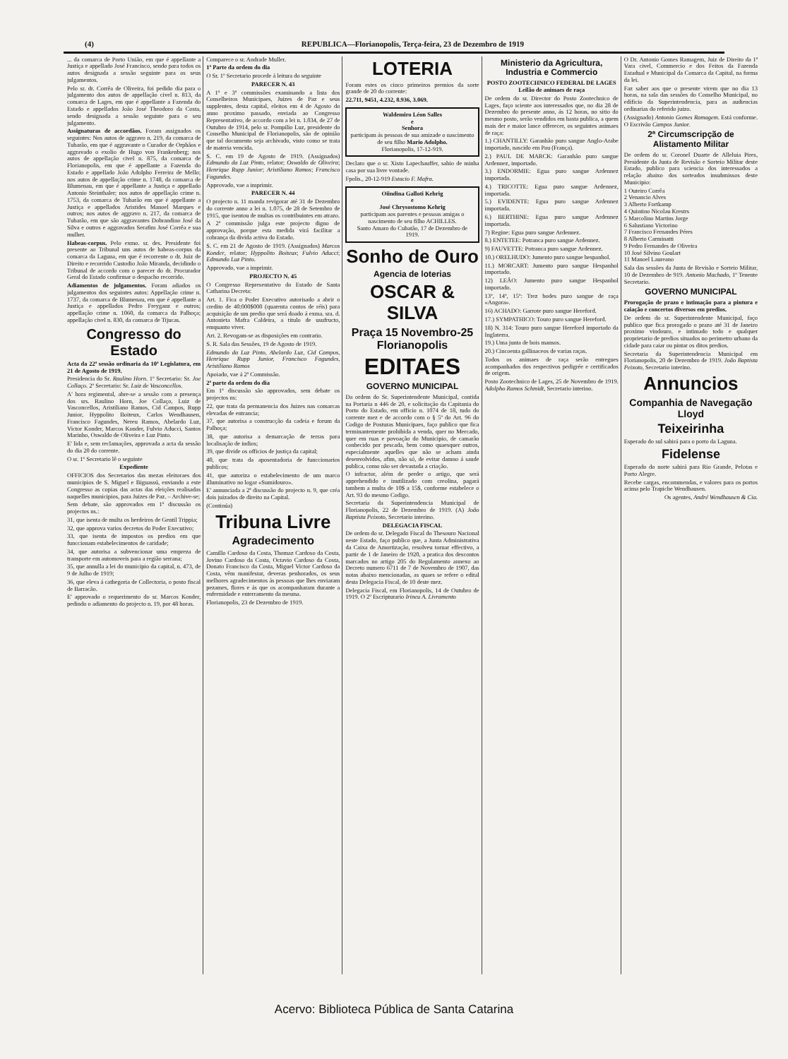(4) REPUBLICA—Florianopolis, Terça-feira, 23 de Dezembro de 1919
... da comarca de Porto União, em que é appellante a Justiça e appellado José Francisco, sendo para todos os autos designada a sessão seguinte para os seus julgamentos.
Pelo sr. dr. Corrêa de Oliveira, foi pedido dia para o julgamento dos autos de appellação civel n. 813, da comarca de Lages, em que é appellante a Fazenda do Estado e appellados João José Theodoro da Costa, sendo designada a sessão seguinte para o seu julgamento.
Assignaturas de accordãos. Foram assignados os seguintes: Nos autos de aggravo n. 219, da comarca de Tubarão, em que é aggravante o Curador de Orphãos e aggravado o exolio de Hugo von Frankenberg; nos autos de appellação civel n. 875, da comarca de Florianopolis, em que é appellante a Fazenda do Estado e appellado João Adolpho Ferreira de Mello; nos autos de appellação crime n. 1748, da comarca de Blumenau, em que é appellante a Justiça e appellado Antonio Steinthaler; nos autos de appellação crime n. 1753, da comarca de Tubarão em que é appellante a Justiça e appellados Aristides Manoel Marques e outros; nos autos de aggravo n. 217, da comarca de Tubarão, em que são aggravantes Dobrandino José da Silva e outros e aggravados Serafim José Corrêa e sua mulher.
Habeas-corpus. Pelo exmo. sr. des. Presidente foi presente ao Tribunal uns autos de habeas-corpus da comarca da Laguna, em que é recorrente o dr. Juiz de Direito e recorrido Custodio João Miranda, decidindo o Tribunal de accordo com o parecer do dr. Procurador Geral do Estado confirmar o despacho recorrido.
Adiamentos de julgamentos. Foram adiados os julgamentos dos seguintes autos: Appellação crime n. 1737, da comarca de Blumenau, em que é appellante a Justiça e appellados Pedro Freyganz e outros; appellação crime n. 1060, da comarca da Palhoça; appellação civel n. 830, da comarca de Tijucas.
Congresso do Estado
Acta da 22ª sessão ordinaria da 10ª Legislatura, em 21 de Agosto de 1919.
Presidencia do Sr. Raulino Horn. 1º Secretario: Sr. Joe Collaço. 2º Secretario: Sr. Luiz de Vasconcellos.
A' hora regimental, abre-se a sessão com a presença dos srs. Raulino Horn, Joe Collaço, Luiz de Vasconcellos, Aristiliano Ramos, Cid Campos, Rupp Junior, Hyppolito Boiteux, Carlos Wendhausen, Francisco Fagundes, Nereu Ramos, Abelardo Luz, Victor Konder, Marcos Konder, Fulvio Aducci, Santos Marinho, Oswaldo de Oliveira e Luz Pinto.
E' lida e, sem reclamações, approvada a acta da sessão do dia 20 do corrente.
O sr. 1º Secretario lê o seguinte
Expediente
OFFICIOS dos Secretarios das mezas eleitoraes dos municipios de S. Miguel e Biguassú, enviando a este Congresso as copias das actas das eleições realisadas naquelles municipios, para Juizes de Paz. – Archive-se;
Sem debate, são approvados em 1ª discussão os projectos ns.:
31, que isenta de multa os herdeiros de Gentil Trippia;
32, que approva varios decretos do Poder Executivo;
33, que isenta de impostos os predios em que funccionam estabelecimentos de caridade;
34, que autorisa a subvencionar uma empreza de transporte em automoveis para a região serrana;
35, que annulla a lei do municipio da capital, n. 473, de 9 de Julho de 1919;
36, que eleva á cathegoria de Collectoria, o posto fiscal de Barracão.
E' approvado o requerimento do sr. Marcos Konder, pedindo o adiamento do projecto n. 19, por 48 horas.
Comparece o sr. Andrade Muller.
1ª Parte da ordem do dia
O Sr. 1º Secretario procede á leitura do seguinte
PARECER N. 43
A 1ª e 3ª commissões examinando a lista dos Conselheiros Municipaes, Juizes de Paz e seus supplentes, desta capital, eleitos em 4 de Agosto do anno proximo passado, enviada ao Congresso Representativo, de accordo com a lei n. 1.034, de 27 de Outubro de 1914, pelo sr. Pompilio Luz, presidente do Conselho Municipal de Florianopolis, são de opinião que tal documento seja archivado, visto como se trata de materia vencida.
S. C. em 19 de Agosto de 1919. (Assignados) Edmundo da Luz Pinto, relator; Oswaldo de Oliveira; Henrique Rupp Junior; Aristiliano Ramos; Francisco Fagundes.
Approvado, vae a imprimir.
PARECER N. 44
O projecto n. 11 manda revigorar até 31 de Dezembro do corrente anno a lei n. 1.075, de 28 de Setembro de 1915, que isentou de multas os contribuintes em atrazo.
A 2ª commissão julga este projecto digno de approvação, porque esta medida virá facilitar a cobrança da divida activa do Estado.
S. C. em 21 de Agosto de 1919. (Assignados) Marcos Konder, relator; Hyppolito Boiteux; Fulvio Aducci; Edmundo Luz Pinto.
Approvado, vae a imprimir.
PROJECTO N. 45
O Congresso Representativo do Estado de Santa Catharina Decreta:
Art. 1. Fica o Poder Executivo autorisado a abrir o credito de 40:000$000 (quarenta contos de réis) para acquisição de um predio que será doado á exma. sra. d. Antonieta Mafra Caldeira, a titulo de usufructo, emquanto viver.
Art. 2. Revogam-se as disposições em contrario.
S. R. Sala das Sessões, 19 de Agosto de 1919.
Edmundo da Luz Pinto, Abelardo Luz, Cid Campos, Henrique Rupp Junior, Francisco Fagundes, Aristiliano Ramos
Apoiado, vae á 2ª Commissão.
2ª parte da ordem do dia
Em 1ª discussão são approvados, sem debate os projectos ns:
22, que trata da permanencia dos Juizes nas comarcas elevadas de entrancia;
37, que autorisa a construcção da cadeia e forum da Palhoça;
38, que autorisa a demarcação de terras para localisação de indios;
39, que divide os officios de justiça da capital;
40, que trata da aposentadoria de funccionarios publicos;
41, que autoriza o estabelecimento de um marco illuminativo no logar «Sumidouro».
E' annunciada a 2ª discussão do projecto n. 9, que créa dois juizados de direito na Capital.
(Continúa)
Tribuna Livre
Agradecimento
Camillo Cardoso da Costa, Thomaz Cardoso da Costa, Jovino Cardoso da Costa, Octavio Cardoso da Costa, Donato Francisco da Costa, Miguel Victor Cardoso da Costa, vêm manifestar, deveras penhorados, os seus melhores agradecimentos ás pessoas que lhes enviaram pezames, flores e ás que os acompanharam durante a enfermidade e enterramento da mesma.
Florianopolis, 23 de Dezembro de 1919.
LOTERIA
Foram estes os cinco primeiros premios da sorte grande de 20 do corrente:
22.711, 9451, 4.232, 8.936, 3.069.
Waldemiro Léon Salles
e
Senhora
participam ás pessoas de sua amizade o nascimento de seu filho Mario Adolpho.
Florianopolis, 17-12-919.
Declaro que o sr. Xisto Lapechauffer, sahio de minha casa por sua livre vontade.
Fpolis., 20-12-919 Estacio F. Mafra.
Oiindina Galloti Kehrig
e
José Chrysostomo Kehrig
participam aos parentes e pessoas amigas o nascimento de seu filho ACHILLES.
Santo Amaro do Cubatão, 17 de Dezembro de 1919.
Sonho de Ouro
Agencia de loterias
OSCAR & SILVA
Praça 15 Novembro-25
Florianopolis
EDITAES
GOVERNO MUNICIPAL
Da ordem do Sr. Superintendente Municipal, contida na Portaria n 446 de 20, e solicitação da Capitania do Porto do Estado, em officio n. 1074 de 18, tudo do corrente mez e de accordo com o § 5º do Art. 96 do Codigo de Posturas Municipaes, faço publico que fica terminantemente prohibida a venda, quer no Mercado, quer em ruas e povoação do Municipio, de camarão conhecido por pescada, bem como quaesquer outros, especialmente aquelles que não se acham ainda desenvolvidos, afim, não só, de evitar damno á saude publica, como não ser devastada a criação.
O infractor, além de perder o artigo, que será apprehendido e inutilizado com creolina, pagará tambem a multa de 10$ a 15$, conforme estabelece o Art. 93 do mesmo Codigo.
Secretaria da Superintendencia Municipal de Florianopolis, 22 de Dezembro de 1919. (A) João Baptista Peixoto, Secretario interino.
DELEGACIA FISCAL
De ordem do sr. Delegado Fiscal do Thesouro Nacional neste Estado, faço publico que, a Junta Administrativa da Caixa de Amortização, resolveu tornar effectivo, a partir de 1 de Janeiro de 1920, a pratica dos descontos marcados no artigo 205 do Regulamento annexo ao Decreto numero 6711 de 7 de Novembro de 1907, das notas abaixo mencionadas, as quaes se refere o edital desta Delegacia Fiscal, de 10 deste mez.
Delegacia Fiscal, em Florianopolis, 14 de Outubro de 1919. O 2º Escripturario Irineu A. Livramento
Ministerio da Agricultura, Industria e Commercio
POSTO ZOOTECHNICO FEDERAL DE LAGES
Leilão de animaes de raça
De ordem do sr. Director do Posto Zootechnico de Lages, faço sciente aos interessados que, no dia 28 de Dezembro do presente anno, ás 12 horas, no sitio do mesmo posto, serão vendidos em hasta publica, a quem mais der e maior lance offerecer, os seguintes animaes de raça:
1.) CHANTILLY: Garanhão puro sangue Anglo-Arabe importado, nascido em Pau (França).
2.) PAUL DE MARCK: Garanhão puro sangue Ardennez, importado.
3.) ENDORMIE: Egua puro sangue Ardennez importada.
4.) TRICOTTE: Egua puro sangue Ardennez, importada.
5.) EVIDENTE: Egua puro sangue Ardennez importada.
6.) BERTHINE: Egua puro sangue Ardennez importada.
7) Regine: Egua puro sangue Ardennez.
8.) ENTETEE: Potranca puro sangue Ardennez.
9) FAUVETTE: Potranca puro sangue Ardennez.
10.) ORELHUDO: Jumento puro sangue hespanhol.
11.) MORCART: Jumento puro sangue Hespanhol importado.
12) LEÃO: Jumento puro sangue Hespanhol importado.
13º, 14º, 15º: Trez bodes puro sangue de raça «Angora».
16) ACHADO: Garrote puro sangue Hereford.
17.) SYMPATHICO: Touro puro sangue Hereford.
18) N. 314: Touro puro sangue Hereford importado da Inglaterra.
19.) Uma junta de bois mansos.
20.) Cincoenta gallinaceos de varias raças.
Todos os animaes de raça serão entregues acompanhados dos respectivos pedigrée e certificados de origem.
Posto Zootechnico de Lages, 25 de Novembro de 1919. Adolpho Ramos Schmidt, Secretario interino.
O Dr. Antonio Gomes Ramagem, Juiz de Direito da 1ª Vara civel, Commercio e dos Feitos da Fazenda Estadual e Municipal da Comarca da Capital, na forma da lei.
Faz saber aos que o presente virem que no dia 13 horas, na sala das sessões do Conselho Municipal, no edificio da Superintendencia, para as audiencias ordinarias do referido juizo.
(Assignado) Antonio Gomes Ramagem. Está conforme. O Escrivão Campos Junior.
2ª Circumscripção de Alistamento Militar
De ordem do sr. Coronel Duarte de Alleluia Pires, Presidente da Junta de Revisão e Sorteio Militar deste Estado, publico para sciencia dos interessados a relação abaixo dos sorteados insubmissos deste Municipio:
1 Outeiro Corrêa
2 Venancio Alves
3 Alberto Fortkamp
4 Quintino Nicolau Krestrs
5 Marcolino Martins Jorge
6 Salustiano Victorino
7 Francisco Fernandes Péres
8 Alberto Carminatti
9 Pedro Fernandes de Oliveira
10 José Silvino Goulart
11 Manoel Laureano
Sala das sessões da Junta de Revisão e Sorteio Militar, 10 de Dezembro de 919. Antonio Machado, 1º Tenente Secretario.
GOVERNO MUNICIPAL
Prorogação de prazo e intimação para a pintura e caiação e concertos diversos em predios.
De ordem do sr. Superintendente Municipal, faço publico que fica prorogado o prazo até 31 de Janeiro proximo vindouro, e intimado todo e qualquer proprietario de predios situados no perimetro urbano da cidade para caiar ou pintar os ditos predios.
Secretaria da Superintendencia Municipal em Florianopolis, 20 de Dezembro de 1919. João Baptista Peixoto, Secretario interino.
Annuncios
Companhia de Navegação Lloyd
Teixeirinha
Esperado do sul sahirá para o porto da Laguna.
Fidelense
Esperado do norte sahirá para Rio Grande, Pelotas e Porto Alegre.
Recebe cargas, encommendas, e valores para os portos acima pelo Trapiche Wendhausen.
Os agentes, André Wendhausen & Cia.
Acervo: Biblioteca Pública de Santa Catarina